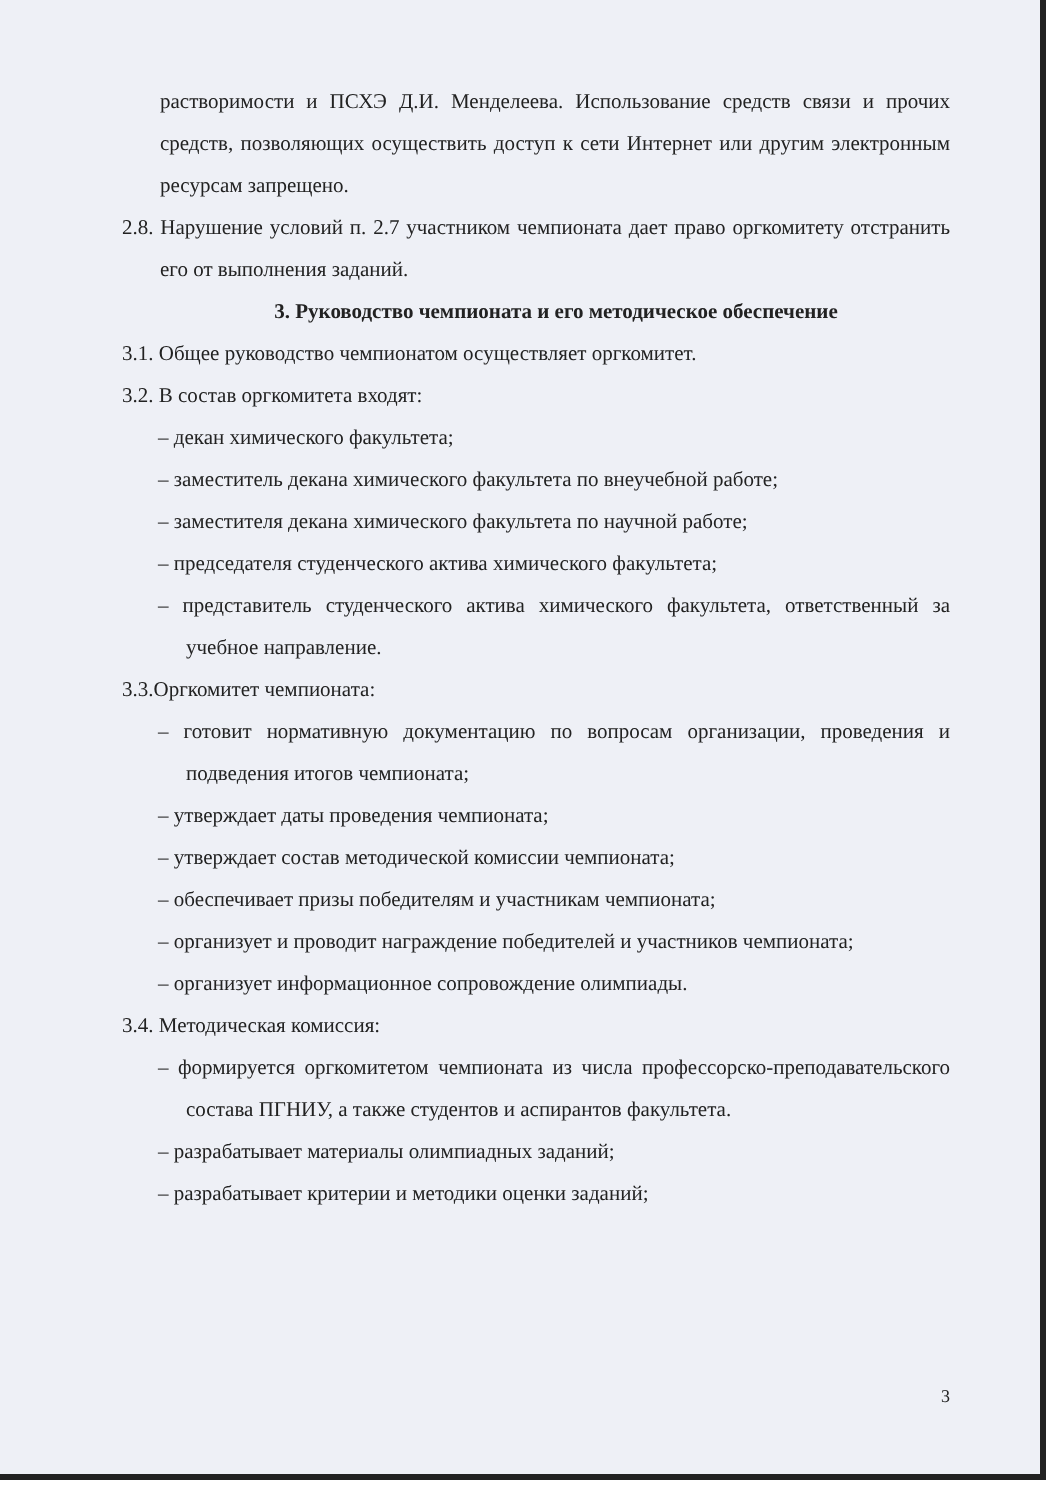растворимости и ПСХЭ Д.И. Менделеева. Использование средств связи и прочих средств, позволяющих осуществить доступ к сети Интернет или другим электронным ресурсам запрещено.
2.8. Нарушение условий п. 2.7 участником чемпионата дает право оргкомитету отстранить его от выполнения заданий.
3. Руководство чемпионата и его методическое обеспечение
3.1. Общее руководство чемпионатом осуществляет оргкомитет.
3.2. В состав оргкомитета входят:
– декан химического факультета;
– заместитель декана химического факультета по внеучебной работе;
– заместителя декана химического факультета по научной работе;
– председателя студенческого актива химического факультета;
– представитель студенческого актива химического факультета, ответственный за учебное направление.
3.3.Оргкомитет чемпионата:
– готовит нормативную документацию по вопросам организации, проведения и подведения итогов чемпионата;
– утверждает даты проведения чемпионата;
– утверждает состав методической комиссии чемпионата;
– обеспечивает призы победителям и участникам чемпионата;
– организует и проводит награждение победителей и участников чемпионата;
– организует информационное сопровождение олимпиады.
3.4. Методическая комиссия:
– формируется оргкомитетом чемпионата из числа профессорско-преподавательского состава ПГНИУ, а также студентов и аспирантов факультета.
– разрабатывает материалы олимпиадных заданий;
– разрабатывает критерии и методики оценки заданий;
3